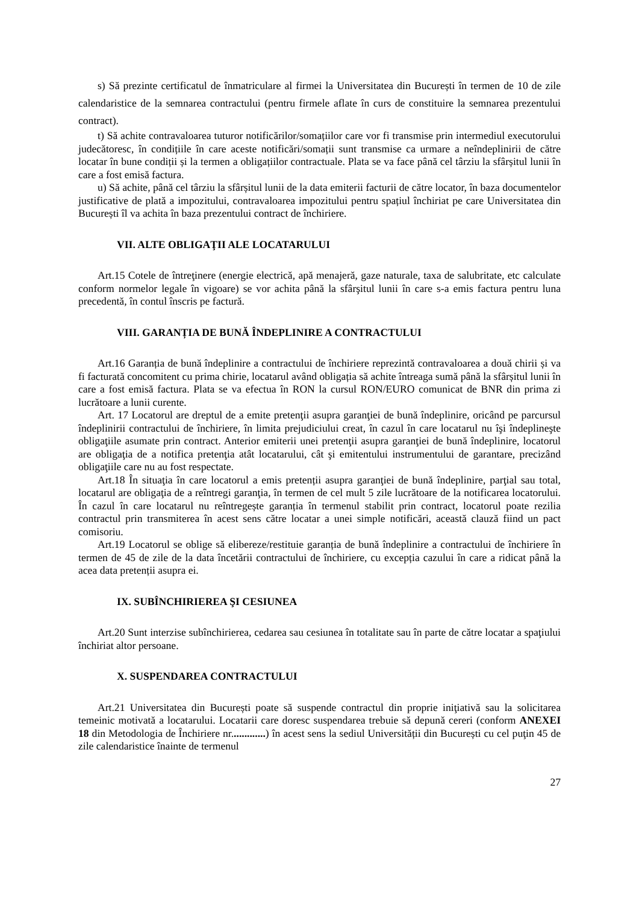s) Să prezinte certificatul de înmatriculare al firmei la Universitatea din București în termen de 10 de zile calendaristice de la semnarea contractului (pentru firmele aflate în curs de constituire la semnarea prezentului contract).
t) Să achite contravaloarea tuturor notificărilor/somațiilor care vor fi transmise prin intermediul executorului judecătoresc, în condițiile în care aceste notificări/somații sunt transmise ca urmare a neîndeplinirii de către locatar în bune condiții și la termen a obligațiilor contractuale. Plata se va face până cel târziu la sfârșitul lunii în care a fost emisă factura.
u) Să achite, până cel târziu la sfârșitul lunii de la data emiterii facturii de către locator, în baza documentelor justificative de plată a impozitului, contravaloarea impozitului pentru spațiul închiriat pe care Universitatea din București îl va achita în baza prezentului contract de închiriere.
VII. ALTE OBLIGAŢII ALE LOCATARULUI
Art.15 Cotele de întreţinere (energie electrică, apă menajeră, gaze naturale, taxa de salubritate, etc calculate conform normelor legale în vigoare) se vor achita până la sfârşitul lunii în care s-a emis factura pentru luna precedentă, în contul înscris pe factură.
VIII. GARANȚIA DE BUNĂ ÎNDEPLINIRE A CONTRACTULUI
Art.16 Garanția de bună îndeplinire a contractului de închiriere reprezintă contravaloarea a două chirii și va fi facturată concomitent cu prima chirie, locatarul având obligația să achite întreaga sumă până la sfârșitul lunii în care a fost emisă factura. Plata se va efectua în RON la cursul RON/EURO comunicat de BNR din prima zi lucrătoare a lunii curente.
Art. 17 Locatorul are dreptul de a emite pretenţii asupra garanţiei de bună îndeplinire, oricând pe parcursul îndeplinirii contractului de închiriere, în limita prejudiciului creat, în cazul în care locatarul nu îşi îndeplineşte obligaţiile asumate prin contract. Anterior emiterii unei pretenţii asupra garanţiei de bună îndeplinire, locatorul are obligaţia de a notifica pretenţia atât locatarului, cât şi emitentului instrumentului de garantare, precizând obligaţiile care nu au fost respectate.
Art.18 În situaţia în care locatorul a emis pretenții asupra garanţiei de bună îndeplinire, parţial sau total, locatarul are obligaţia de a reîntregi garanţia, în termen de cel mult 5 zile lucrătoare de la notificarea locatorului. În cazul în care locatarul nu reîntregește garanția în termenul stabilit prin contract, locatorul poate rezilia contractul prin transmiterea în acest sens către locatar a unei simple notificări, această clauză fiind un pact comisoriu.
Art.19 Locatorul se oblige să elibereze/restituie garanția de bună îndeplinire a contractului de închiriere în termen de 45 de zile de la data încetării contractului de închiriere, cu excepția cazului în care a ridicat până la acea data pretenții asupra ei.
IX. SUBÎNCHIRIEREA ŞI CESIUNEA
Art.20 Sunt interzise subînchirierea, cedarea sau cesiunea în totalitate sau în parte de către locatar a spaţiului închiriat altor persoane.
X. SUSPENDAREA CONTRACTULUI
Art.21 Universitatea din București poate să suspende contractul din proprie iniţiativă sau la solicitarea temeinic motivată a locatarului. Locatarii care doresc suspendarea trebuie să depună cereri (conform ANEXEI 18 din Metodologia de Închiriere nr.............) în acest sens la sediul Universității din București cu cel puţin 45 de zile calendaristice înainte de termenul
27